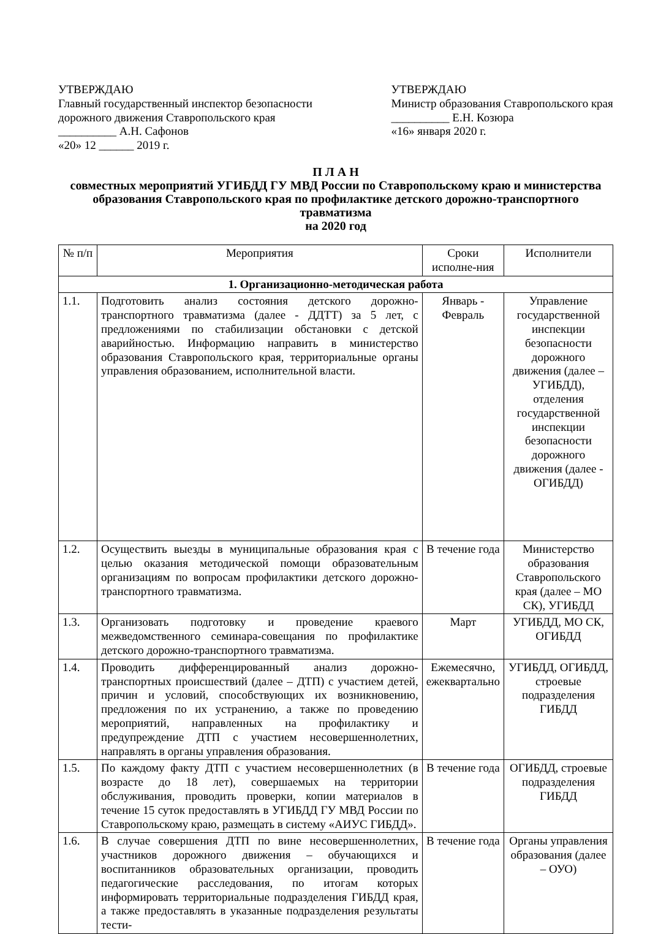УТВЕРЖДАЮ
Главный государственный инспектор безопасности дорожного движения Ставропольского края
__________ А.Н. Сафонов
«20» 12 ______ 2019 г.
УТВЕРЖДАЮ
Министр образования Ставропольского края
__________ Е.Н. Козюра
«16» января 2020 г.
П Л А Н
совместных мероприятий УГИБДД ГУ МВД России по Ставропольскому краю и министерства образования Ставропольского края по профилактике детского дорожно-транспортного травматизма
на 2020 год
| № п/п | Мероприятия | Сроки исполне-ния | Исполнители |
| --- | --- | --- | --- |
| 1. Организационно-методическая работа | | | |
| 1.1. | Подготовить анализ состояния детского дорожно-транспортного травматизма (далее - ДДТТ) за 5 лет, с предложениями по стабилизации обстановки с детской аварийностью. Информацию направить в министерство образования Ставропольского края, территориальные органы управления образованием, исполнительной власти. | Январь - Февраль | Управление государственной инспекции безопасности дорожного движения (далее – УГИБДД), отделения государственной инспекции безопасности дорожного движения (далее - ОГИБДД) |
| 1.2. | Осуществить выезды в муниципальные образования края с целью оказания методической помощи образовательным организациям по вопросам профилактики детского дорожно-транспортного травматизма. | В течение года | Министерство образования Ставропольского края (далее – МО СК), УГИБДД |
| 1.3. | Организовать подготовку и проведение краевого межведомственного семинара-совещания по профилактике детского дорожно-транспортного травматизма. | Март | УГИБДД, МО СК, ОГИБДД |
| 1.4. | Проводить дифференцированный анализ дорожно-транспортных происшествий (далее – ДТП) с участием детей, причин и условий, способствующих их возникновению, предложения по их устранению, а также по проведению мероприятий, направленных на профилактику и предупреждение ДТП с участием несовершеннолетних, направлять в органы управления образования. | Ежемесячно, ежеквартально | УГИБДД, ОГИБДД, строевые подразделения ГИБДД |
| 1.5. | По каждому факту ДТП с участием несовершеннолетних (в возрасте до 18 лет), совершаемых на территории обслуживания, проводить проверки, копии материалов в течение 15 суток предоставлять в УГИБДД ГУ МВД России по Ставропольскому краю, размещать в систему «АИУС ГИБДД». | В течение года | ОГИБДД, строевые подразделения ГИБДД |
| 1.6. | В случае совершения ДТП по вине несовершеннолетних, участников дорожного движения – обучающихся и воспитанников образовательных организации, проводить педагогические расследования, по итогам которых информировать территориальные подразделения ГИБДД края, а также предоставлять в указанные подразделения результаты тести- | В течение года | Органы управления образования (далее – ОУО) |